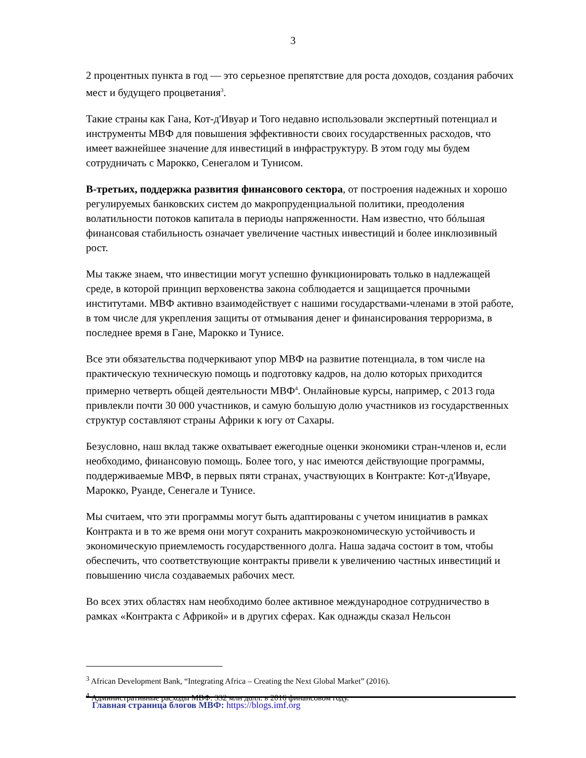3
2 процентных пункта в год — это серьезное препятствие для роста доходов, создания рабочих мест и будущего процветания<sup>3</sup>.
Такие страны как Гана, Кот-д'Ивуар и Того недавно использовали экспертный потенциал и инструменты МВФ для повышения эффективности своих государственных расходов, что имеет важнейшее значение для инвестиций в инфраструктуру. В этом году мы будем сотрудничать с Марокко, Сенегалом и Тунисом.
В-третьих, поддержка развития финансового сектора, от построения надежных и хорошо регулируемых банковских систем до макропруденциальной политики, преодоления волатильности потоков капитала в периоды напряженности. Нам известно, что бóльшая финансовая стабильность означает увеличение частных инвестиций и более инклюзивный рост.
Мы также знаем, что инвестиции могут успешно функционировать только в надлежащей среде, в которой принцип верховенства закона соблюдается и защищается прочными институтами. МВФ активно взаимодействует с нашими государствами-членами в этой работе, в том числе для укрепления защиты от отмывания денег и финансирования терроризма, в последнее время в Гане, Марокко и Тунисе.
Все эти обязательства подчеркивают упор МВФ на развитие потенциала, в том числе на практическую техническую помощь и подготовку кадров, на долю которых приходится примерно четверть общей деятельности МВФ<sup>4</sup>. Онлайновые курсы, например, с 2013 года привлекли почти 30 000 участников, и самую большую долю участников из государственных структур составляют страны Африки к югу от Сахары.
Безусловно, наш вклад также охватывает ежегодные оценки экономики стран-членов и, если необходимо, финансовую помощь. Более того, у нас имеются действующие программы, поддерживаемые МВФ, в первых пяти странах, участвующих в Контракте: Кот-д'Ивуаре, Марокко, Руанде, Сенегале и Тунисе.
Мы считаем, что эти программы могут быть адаптированы с учетом инициатив в рамках Контракта и в то же время они могут сохранить макроэкономическую устойчивость и экономическую приемлемость государственного долга. Наша задача состоит в том, чтобы обеспечить, что соответствующие контракты привели к увеличению частных инвестиций и повышению числа создаваемых рабочих мест.
Во всех этих областях нам необходимо более активное международное сотрудничество в рамках «Контракта с Африкой» и в других сферах. Как однажды сказал Нельсон
<sup>3</sup> African Development Bank, “Integrating Africa – Creating the Next Global Market” (2016).
<sup>4</sup> Административные расходы МВФ: 332 млн долл. в 2016 финансовом году.
Главная страница блогов МВФ: https://blogs.imf.org